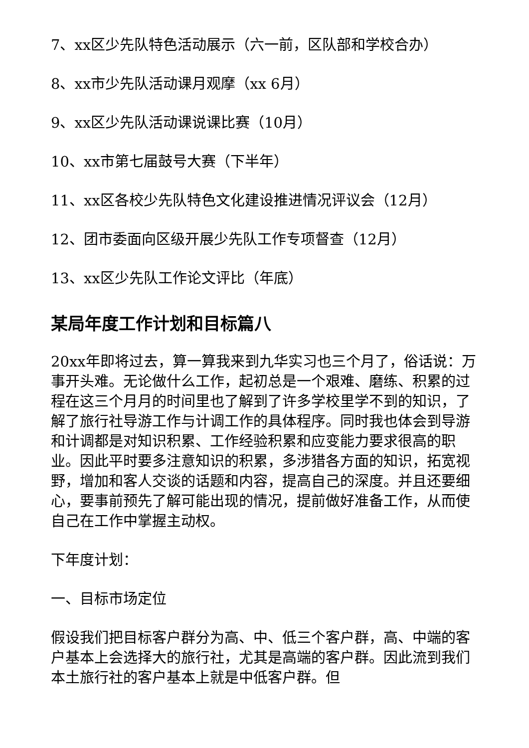7、xx区少先队特色活动展示（六一前，区队部和学校合办）
8、xx市少先队活动课月观摩（xx 6月）
9、xx区少先队活动课说课比赛（10月）
10、xx市第七届鼓号大赛（下半年）
11、xx区各校少先队特色文化建设推进情况评议会（12月）
12、团市委面向区级开展少先队工作专项督查（12月）
13、xx区少先队工作论文评比（年底）
某局年度工作计划和目标篇八
20xx年即将过去，算一算我来到九华实习也三个月了，俗话说：万事开头难。无论做什么工作，起初总是一个艰难、磨练、积累的过程在这三个月月的时间里也了解到了许多学校里学不到的知识，了解了旅行社导游工作与计调工作的具体程序。同时我也体会到导游和计调都是对知识积累、工作经验积累和应变能力要求很高的职业。因此平时要多注意知识的积累，多涉猎各方面的知识，拓宽视野，增加和客人交谈的话题和内容，提高自己的深度。并且还要细心，要事前预先了解可能出现的情况，提前做好准备工作，从而使自己在工作中掌握主动权。
下年度计划：
一、目标市场定位
假设我们把目标客户群分为高、中、低三个客户群，高、中端的客户基本上会选择大的旅行社，尤其是高端的客户群。因此流到我们本土旅行社的客户基本上就是中低客户群。但